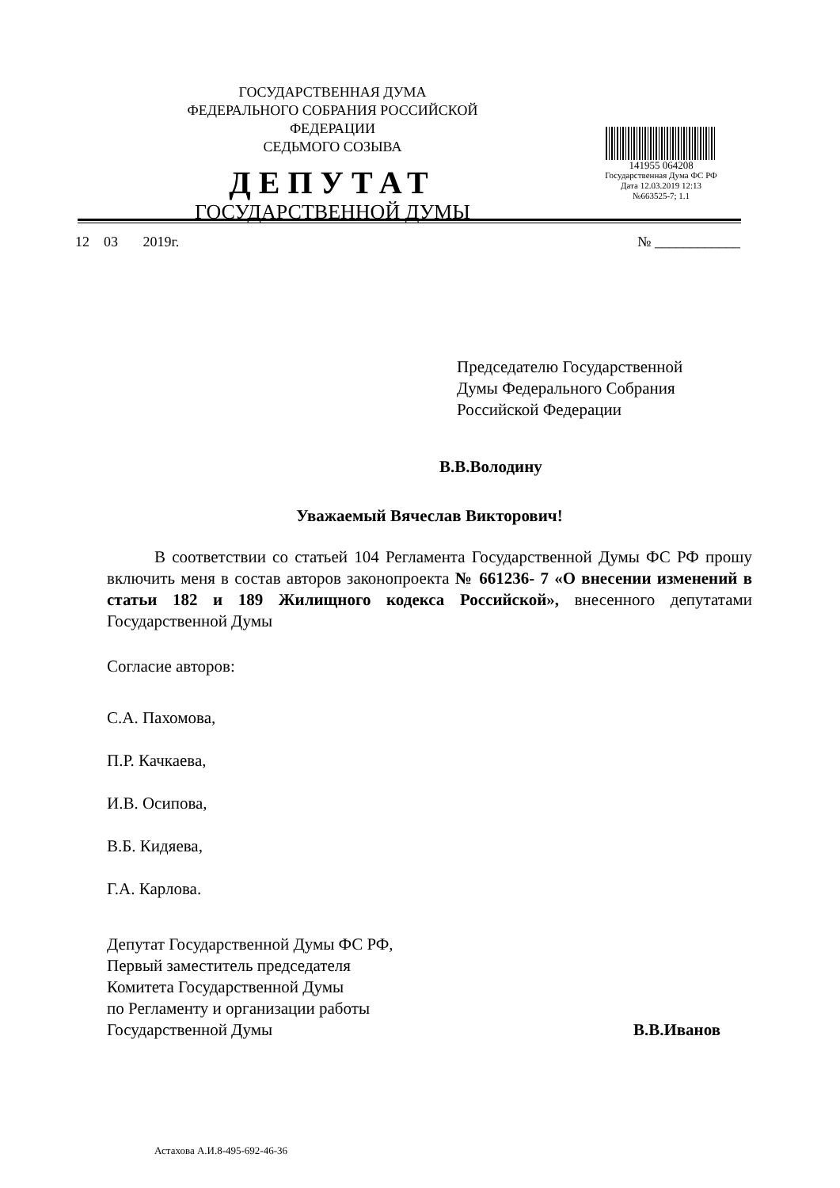ГОСУДАРСТВЕННАЯ ДУМА
ФЕДЕРАЛЬНОГО СОБРАНИЯ РОССИЙСКОЙ ФЕДЕРАЦИИ
СЕДЬМОГО СОЗЫВА
ДЕПУТАТ
ГОСУДАРСТВЕННОЙ ДУМЫ
141955 064208
Государственная Дума ФС РФ
Дата 12.03.2019 12:13
№663525-7; 1.1
12 03 2019г. № ____________
Председателю Государственной
Думы Федерального Собрания
Российской Федерации
В.В.Володину
Уважаемый Вячеслав Викторович!
В соответствии со статьей 104 Регламента Государственной Думы ФС РФ прошу включить меня в состав авторов законопроекта № 661236- 7 «О внесении изменений в статьи 182 и 189 Жилищного кодекса Российской», внесенного депутатами Государственной Думы
Согласие авторов:
С.А. Пахомова,
П.Р. Качкаева,
И.В. Осипова,
В.Б. Кидяева,
Г.А. Карлова.
Депутат Государственной Думы ФС РФ,
Первый заместитель председателя
Комитета Государственной Думы
по Регламенту и организации работы
Государственной Думы
В.В.Иванов
Астахова А.И.8-495-692-46-36